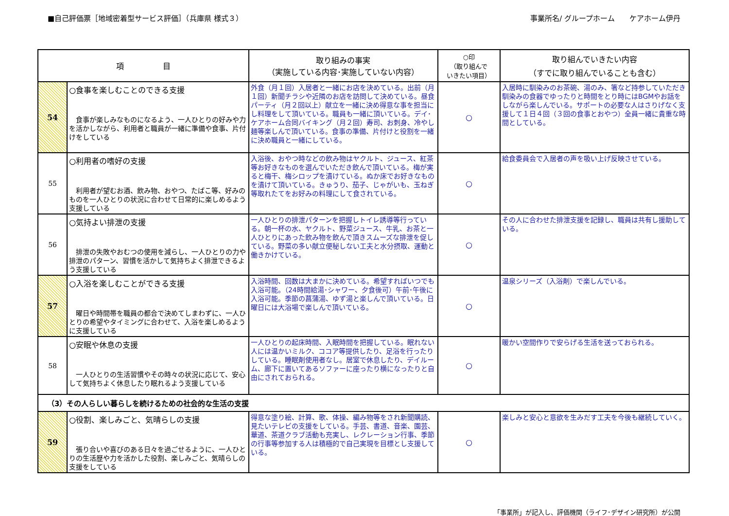■自己評価票［地域密着型サービス評価］（兵庫県 様式３）
事業所名/ グループホーム　　ケアホーム伊丹
| 項 目 | | 取り組みの事実 （実施している内容･実施していない内容） | ○印 （取り組んで いきたい項目） | 取り組んでいきたい内容 （すでに取り組んでいることも含む） |
| --- | --- | --- | --- | --- |
| 54 | ○食事を楽しむことのできる支援 食事が楽しみなものになるよう、一人ひとりの好みや力を活かしながら、利用者と職員が一緒に準備や食事、片付けをしている | 外食（月１回）入居者と一緒にお店を決めている。出前（月１回）新聞チラシや近隣のお店を訪問して決めている。昼食パーティ（月２回以上）献立を一緒に決め得意な事を担当にし料理をして頂いている。職員も一緒に頂いている。デイ･ケアホーム合同バイキング（月２回）寿司、お刺身、冷やし麺等楽しんで頂いている。食事の準備、片付けと役割を一緒に決め職員と一緒にしている。 | ○ | 入居時に馴染みのお茶碗、湯のみ、箸など持参していただき馴染みの食器でゆったりと時間をとり時にはBGMやお話をしながら楽しんでいる。サポートの必要な人はさりげなく支援して１日４回（３回の食事とおやつ）全員一緒に貴重な時間としている。 |
| 55 | ○利用者の嗜好の支援 利用者が望むお酒、飲み物、おやつ、たばこ等、好みのものを一人ひとりの状況に合わせて日常的に楽しめるよう支援している | 入浴後、おやつ時などの飲み物はヤクルト、ジュース、紅茶等お好きなものを選んでいただき飲んで頂いている。梅が実ると梅干、梅シロップを漬けている。ぬか床でお好きなものを漬けて頂いている。きゅうり、茄子、じゃがいも、玉ねぎ等取れたてをお好みの料理にして食されている。 | ○ | 給食委員会で入居者の声を吸い上げ反映させている。 |
| 56 | ○気持よい排泄の支援 排泄の失敗やおむつの使用を減らし、一人ひとりの力や排泄のパターン、習慣を活かして気持ちよく排泄できるよう支援している | 一人ひとりの排泄パターンを把握しトイレ誘導等行っている。朝一杯の水、ヤクルト、野菜ジュース、牛乳、お茶と一人ひとりにあった飲み物を飲んで頂きスムーズな排泄を促している。野菜の多い献立便秘しない工夫と水分摂取、運動と働きかけている。 | ○ | その人に合わせた排泄支援を記録し、職員は共有し援助している。 |
| 57 | ○入浴を楽しむことができる支援 曜日や時間帯を職員の都合で決めてしまわずに、一人ひとりの希望やタイミングに合わせて、入浴を楽しめるように支援している | 入浴時間、回数は大まかに決めている。希望すればいつでも入浴可能。（24時間給湯･シャワー、夕食後可）午前･午後に入浴可能。季節の菖蒲湯、ゆず湯と楽しんで頂いている。日曜日には大浴場で楽しんで頂いている。 | ○ | 温泉シリーズ（入浴剤）で楽しんでいる。 |
| 58 | ○安眠や休息の支援 一人ひとりの生活習慣やその時々の状況に応じて、安心して気持ちよく休息したり眠れるよう支援している | 一人ひとりの起床時間、入眠時間を把握している。眠れない人には温かいミルク、ココア等提供したり、足浴を行ったりしている。睡眠剤使用者なし。居室で休息したり、デイルーム、廊下に置いてあるソファーに座ったり横になったりと自由にされておられる。 | ○ | 暖かい空間作りで安らげる生活を送っておられる。 |
| （3）その人らしい暮らしを続けるための社会的な生活の支援 | | | | |
| 59 | ○役割、楽しみごと、気晴らしの支援 張り合いや喜びのある日々を過ごせるように、一人ひとりの生活歴や力を活かした役割、楽しみごと、気晴らしの支援をしている | 得意な塗り絵、計算、歌、体操、編み物等をされ新聞購読、見たいテレビの支援をしている。手芸、書道、音楽、園芸、華道、茶道クラブ活動も充実し、レクレーション行事、季節の行事等参加する人は積極的で自己実現を目標とし支援している。 | ○ | 楽しみと安心と意欲を生みだす工夫を今後も継続していく。 |
「事業所」が記入し、評価機関（ライフ･デザイン研究所）が公開